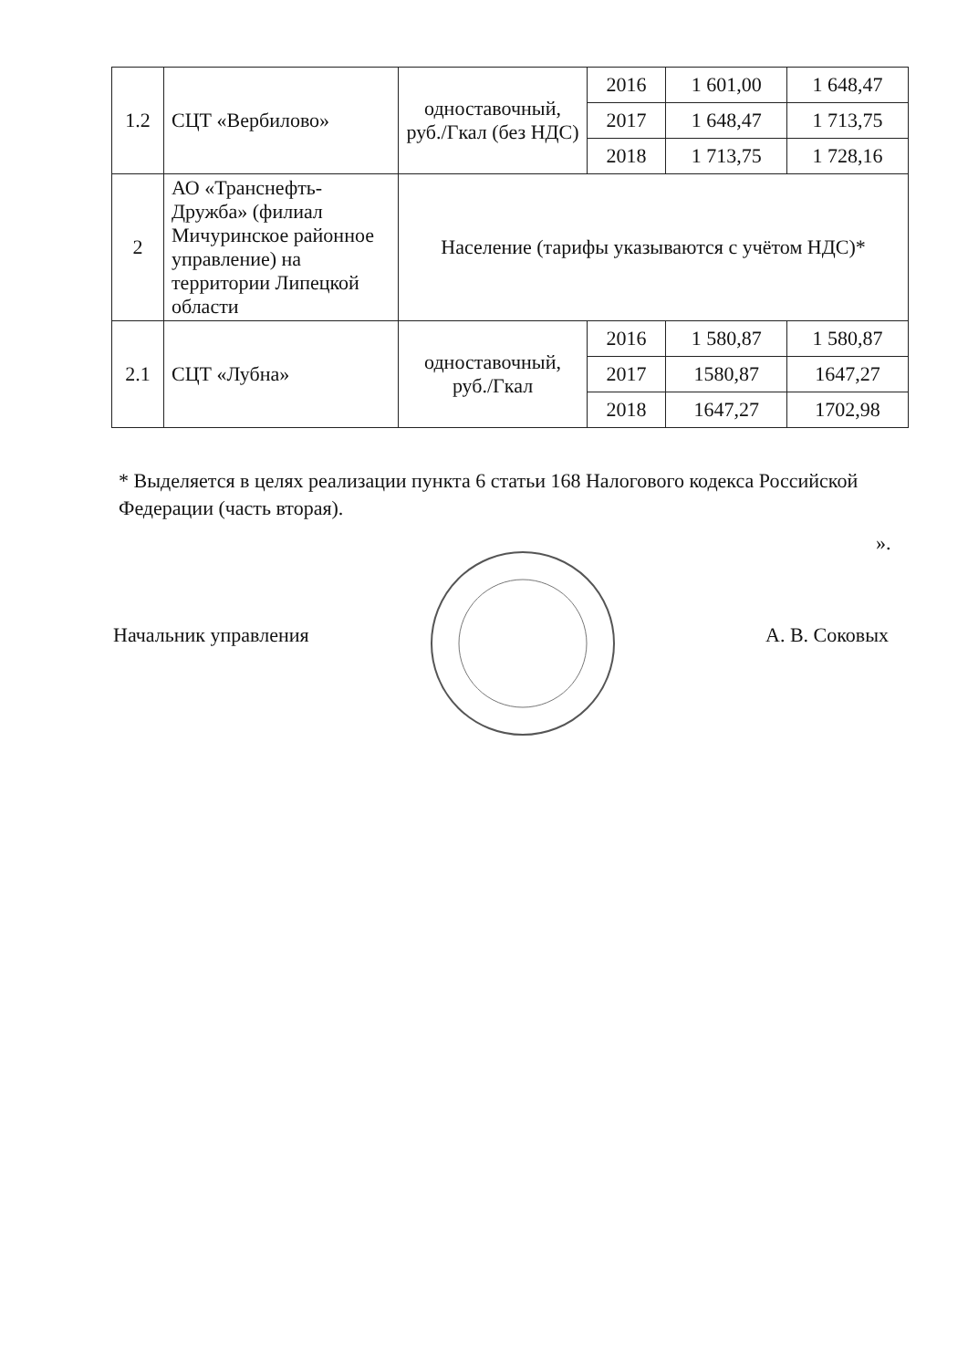| 1.2 | СЦТ «Вербилово» | одноставочный, руб./Гкал (без НДС) | 2016 | 1 601,00 | 1 648,47 |
| | | | 2017 | 1 648,47 | 1 713,75 |
| | | | 2018 | 1 713,75 | 1 728,16 |
| 2 | АО «Транснефть-Дружба» (филиал Мичуринское районное управление) на территории Липецкой области | Население (тарифы указываются с учётом НДС)* | | | |
| 2.1 | СЦТ «Лубна» | одноставочный, руб./Гкал | 2016 | 1 580,87 | 1 580,87 |
| | | | 2017 | 1580,87 | 1647,27 |
| | | | 2018 | 1647,27 | 1702,98 |
* Выделяется в целях реализации пункта 6 статьи 168 Налогового кодекса Российской Федерации (часть вторая).
».
Начальник управления А. В. Соковых